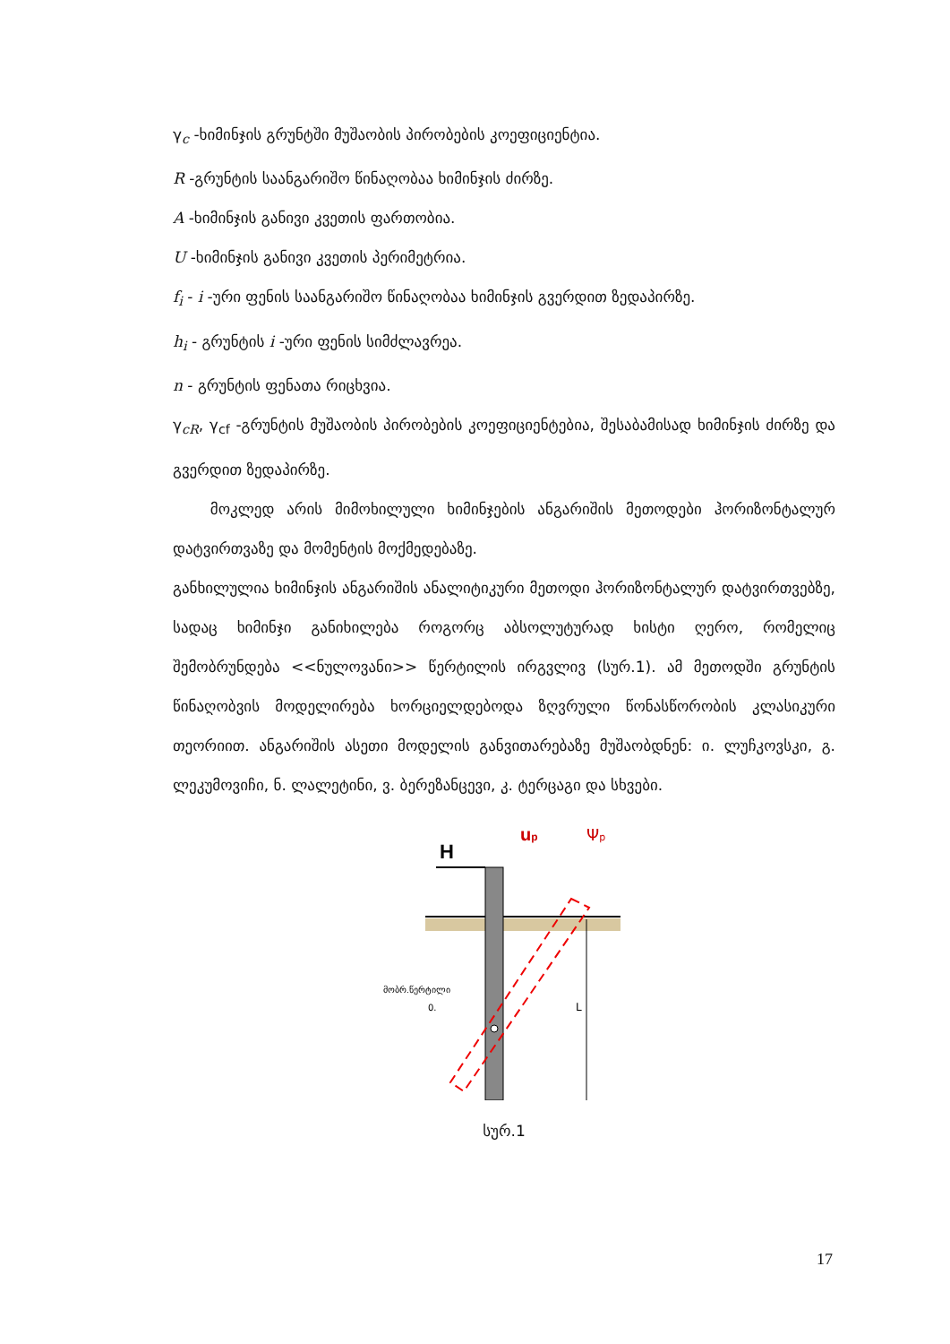γ<sub>c</sub> -ხიმინჯის გრუნტში მუშაობის პირობების კოეფიციენტია.
R -გრუნტის საანგარიშო წინაღობაა ხიმინჯის ძირზე.
A -ხიმინჯის განივი კვეთის ფართობია.
U -ხიმინჯის განივი კვეთის პერიმეტრია.
f<sub>i</sub> - i -ური ფენის საანგარიშო წინაღობაა ხიმინჯის გვერდით ზედაპირზე.
h<sub>i</sub> - გრუნტის i -ური ფენის სიმძლავრეა.
n - გრუნტის ფენათა რიცხვია.
γ<sub>cR</sub>, γ<sub>cf</sub> -გრუნტის მუშაობის პირობების კოეფიციენტებია, შესაბამისად ხიმინჯის ძირზე და გვერდით ზედაპირზე.
მოკლედ არის მიმოხილული ხიმინჯების ანგარიშის მეთოდები ჰორიზონტალურ დატვირთვაზე და მომენტის მოქმედებაზე.
განხილულია ხიმინჯის ანგარიშის ანალიტიკური მეთოდი ჰორიზონტალურ დატვირთვებზე, სადაც ხიმინჯი განიხილება როგორც აბსოლუტურად ხისტი ღერო, რომელიც შემობრუნდება <<ნულოვანი>> წერტილის ირგვლივ (სურ.1). ამ მეთოდში გრუნტის წინაღობვის მოდელირება ხორციელდებოდა ზღვრული წონასწორობის კლასიკური თეორიით. ანგარიშის ასეთი მოდელის განვითარებაზე მუშაობდნენ: ი. ლუჩკოვსკი, გ. ლეკუმოვიჩი, ნ. ლალეტინი, ვ. ბერეზანცევი, კ. ტერცაგი და სხვები.
H
up
Ψp
მობრ.წერტილი
0.
L
სურ.1
17